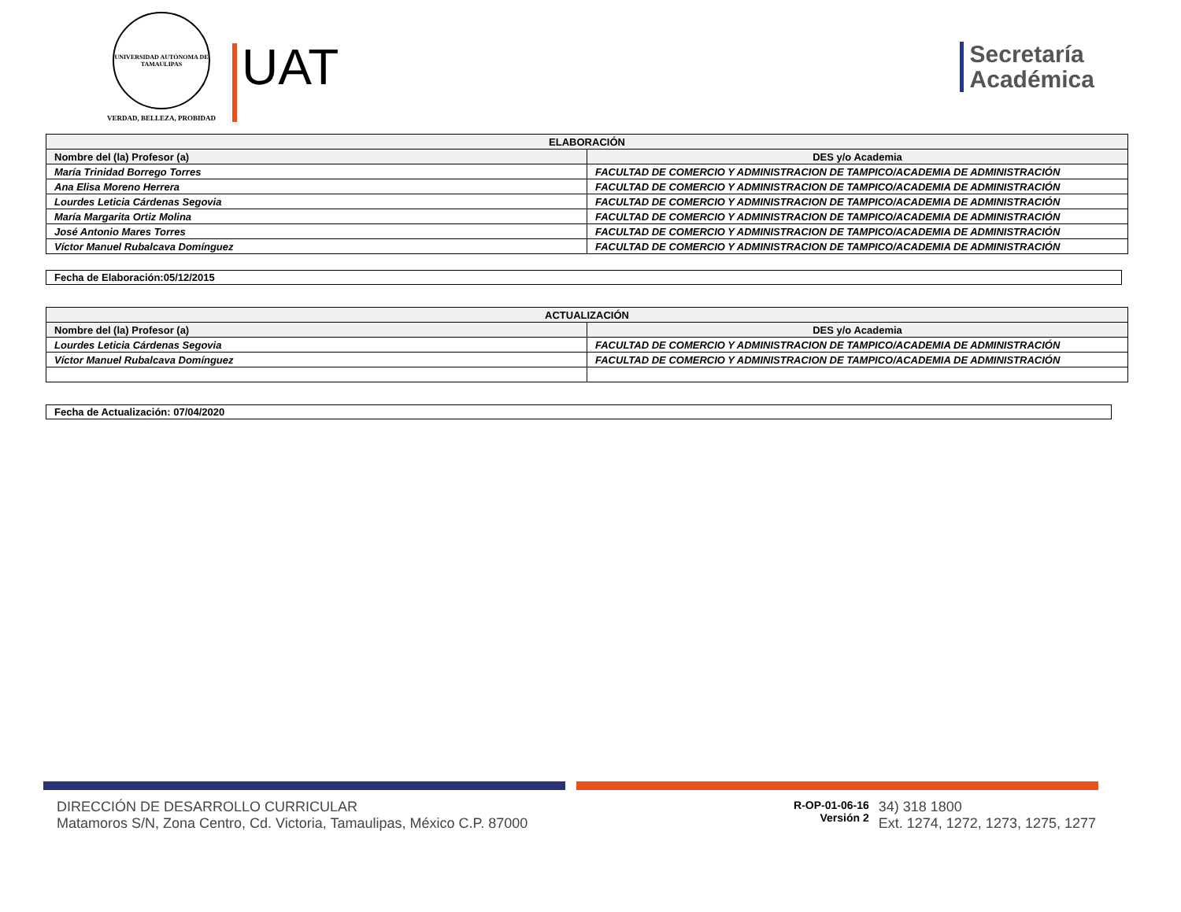UNIVERSIDAD AUTÓNOMA DE TAMAULIPAS
VERDAD, BELLEZA, PROBIDAD
UAT
Secretaría
Académica
| ELABORACIÓN | |
| --- | --- |
| Nombre del (la) Profesor (a) | DES y/o Academia |
| María Trinidad Borrego Torres | FACULTAD DE COMERCIO Y ADMINISTRACION DE TAMPICO/ACADEMIA DE ADMINISTRACIÓN |
| Ana Elisa Moreno Herrera | FACULTAD DE COMERCIO Y ADMINISTRACION DE TAMPICO/ACADEMIA DE ADMINISTRACIÓN |
| Lourdes Leticia Cárdenas Segovia | FACULTAD DE COMERCIO Y ADMINISTRACION DE TAMPICO/ACADEMIA DE ADMINISTRACIÓN |
| María Margarita Ortiz Molina | FACULTAD DE COMERCIO Y ADMINISTRACION DE TAMPICO/ACADEMIA DE ADMINISTRACIÓN |
| José Antonio Mares Torres | FACULTAD DE COMERCIO Y ADMINISTRACION DE TAMPICO/ACADEMIA DE ADMINISTRACIÓN |
| Víctor Manuel Rubalcava Domínguez | FACULTAD DE COMERCIO Y ADMINISTRACION DE TAMPICO/ACADEMIA DE ADMINISTRACIÓN |
Fecha de Elaboración:05/12/2015
| ACTUALIZACIÓN | |
| --- | --- |
| Nombre del (la) Profesor (a) | DES y/o Academia |
| Lourdes Leticia Cárdenas Segovia | FACULTAD DE COMERCIO Y ADMINISTRACION DE TAMPICO/ACADEMIA DE ADMINISTRACIÓN |
| Víctor Manuel Rubalcava Domínguez | FACULTAD DE COMERCIO Y ADMINISTRACION DE TAMPICO/ACADEMIA DE ADMINISTRACIÓN |
Fecha de Actualización: 07/04/2020
DIRECCIÓN DE DESARROLLO CURRICULAR
Matamoros S/N, Zona Centro, Cd. Victoria, Tamaulipas, México C.P. 87000
R-OP-01-06-16
Versión 2
34) 318 1800
Ext. 1274, 1272, 1273, 1275, 1277